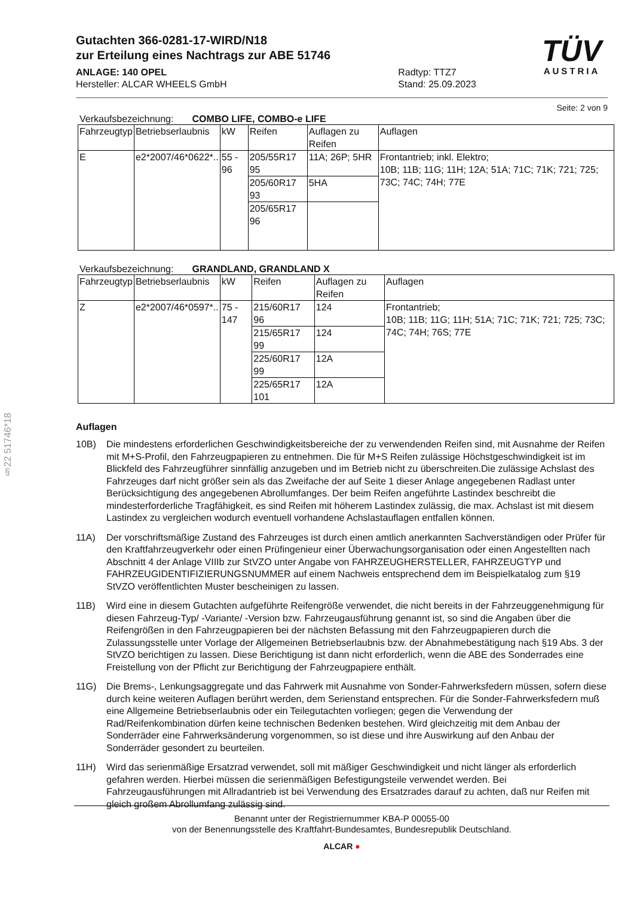§22 51746*18
TÜV
AUSTRIA
Gutachten 366-0281-17-WIRD/N18
zur Erteilung eines Nachtrags zur ABE 51746
ANLAGE: 140 OPEL
Hersteller: ALCAR WHEELS GmbH
Radtyp: TTZ7
Stand: 25.09.2023
Seite: 2 von 9
Verkaufsbezeichnung: COMBO LIFE, COMBO-e LIFE
| Fahrzeugtyp | Betriebserlaubnis | kW | Reifen | Auflagen zu Reifen | Auflagen |
| --- | --- | --- | --- | --- | --- |
| E | e2*2007/46*0622*.. | 55 - 96 | 205/55R17 95 | 11A; 26P; 5HR | Frontantrieb; inkl. Elektro; 10B; 11B; 11G; 11H; 12A; 51A; 71C; 71K; 721; 725; 73C; 74C; 74H; 77E |
| | | | 205/60R17 93 | 5HA | |
| | | | 205/65R17 96 | | |
Verkaufsbezeichnung: GRANDLAND, GRANDLAND X
| Fahrzeugtyp | Betriebserlaubnis | kW | Reifen | Auflagen zu Reifen | Auflagen |
| --- | --- | --- | --- | --- | --- |
| Z | e2*2007/46*0597*.. | 75 - 147 | 215/60R17 96 | 124 | Frontantrieb; 10B; 11B; 11G; 11H; 51A; 71C; 71K; 721; 725; 73C; 74C; 74H; 76S; 77E |
| | | | 215/65R17 99 | 124 | |
| | | | 225/60R17 99 | 12A | |
| | | | 225/65R17 101 | 12A | |
Auflagen
10B) Die mindestens erforderlichen Geschwindigkeitsbereiche der zu verwendenden Reifen sind, mit Ausnahme der Reifen mit M+S-Profil, den Fahrzeugpapieren zu entnehmen. Die für M+S Reifen zulässige Höchstgeschwindigkeit ist im Blickfeld des Fahrzeugführer sinnfällig anzugeben und im Betrieb nicht zu überschreiten.Die zulässige Achslast des Fahrzeuges darf nicht größer sein als das Zweifache der auf Seite 1 dieser Anlage angegebenen Radlast unter Berücksichtigung des angegebenen Abrollumfanges. Der beim Reifen angeführte Lastindex beschreibt die mindesterforderliche Tragfähigkeit, es sind Reifen mit höherem Lastindex zulässig, die max. Achslast ist mit diesem Lastindex zu vergleichen wodurch eventuell vorhandene Achslastauflagen entfallen können.
11A) Der vorschriftsmäßige Zustand des Fahrzeuges ist durch einen amtlich anerkannten Sachverständigen oder Prüfer für den Kraftfahrzeugverkehr oder einen Prüfingenieur einer Überwachungsorganisation oder einen Angestellten nach Abschnitt 4 der Anlage VIIIb zur StVZO unter Angabe von FAHRZEUGHERSTELLER, FAHRZEUGTYP und FAHRZEUGIDENTIFIZIERUNGSNUMMER auf einem Nachweis entsprechend dem im Beispielkatalog zum §19 StVZO veröffentlichten Muster bescheinigen zu lassen.
11B) Wird eine in diesem Gutachten aufgeführte Reifengröße verwendet, die nicht bereits in der Fahrzeuggenehmigung für diesen Fahrzeug-Typ/ -Variante/ -Version bzw. Fahrzeugausführung genannt ist, so sind die Angaben über die Reifengrößen in den Fahrzeugpapieren bei der nächsten Befassung mit den Fahrzeugpapieren durch die Zulassungsstelle unter Vorlage der Allgemeinen Betriebserlaubnis bzw. der Abnahmebestätigung nach §19 Abs. 3 der StVZO berichtigen zu lassen. Diese Berichtigung ist dann nicht erforderlich, wenn die ABE des Sonderrades eine Freistellung von der Pflicht zur Berichtigung der Fahrzeugpapiere enthält.
11G) Die Brems-, Lenkungsaggregate und das Fahrwerk mit Ausnahme von Sonder-Fahrwerksfedern müssen, sofern diese durch keine weiteren Auflagen berührt werden, dem Serienstand entsprechen. Für die Sonder-Fahrwerksfedern muß eine Allgemeine Betriebserlaubnis oder ein Teilegutachten vorliegen; gegen die Verwendung der Rad/Reifenkombination dürfen keine technischen Bedenken bestehen. Wird gleichzeitig mit dem Anbau der Sonderräder eine Fahrwerksänderung vorgenommen, so ist diese und ihre Auswirkung auf den Anbau der Sonderräder gesondert zu beurteilen.
11H) Wird das serienmäßige Ersatzrad verwendet, soll mit mäßiger Geschwindigkeit und nicht länger als erforderlich gefahren werden. Hierbei müssen die serienmäßigen Befestigungsteile verwendet werden. Bei Fahrzeugausführungen mit Allradantrieb ist bei Verwendung des Ersatzrades darauf zu achten, daß nur Reifen mit gleich großem Abrollumfang zulässig sind.
Benannt unter der Registriernummer KBA-P 00055-00
von der Benennungsstelle des Kraftfahrt-Bundesamtes, Bundesrepublik Deutschland.
ALCAR ●